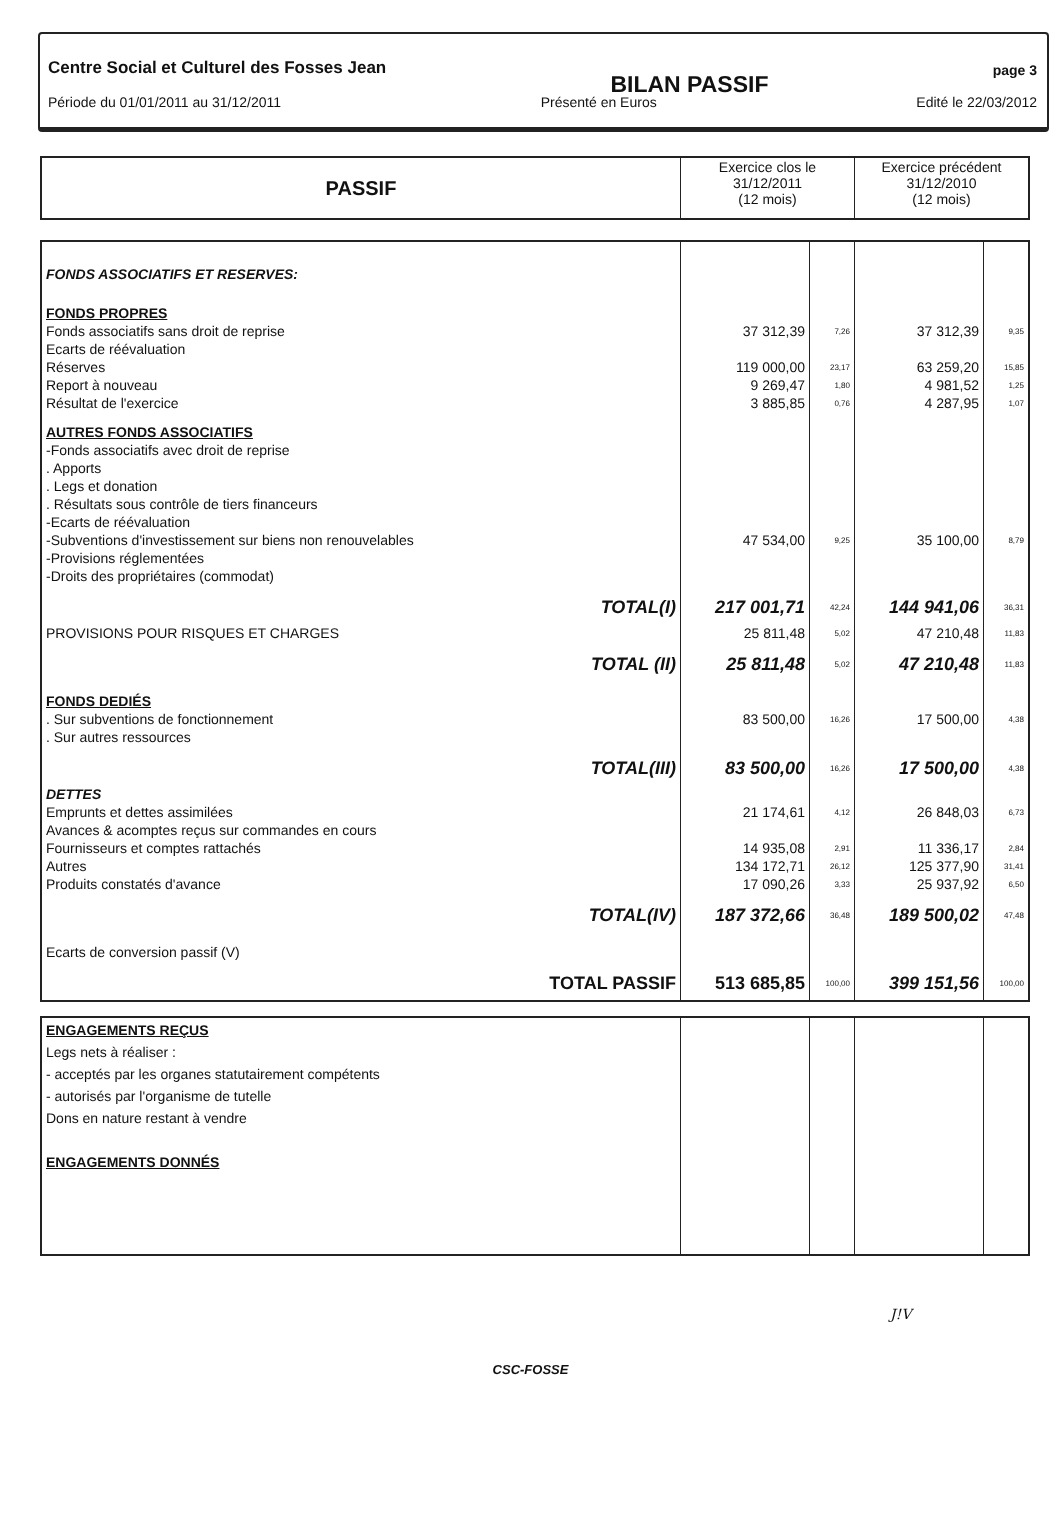Centre Social et Culturel des Fosses Jean BILAN PASSIF page 3
Période du 01/01/2011 au 31/12/2011 Présenté en Euros Edité le 22/03/2012
| PASSIF | Exercice clos le 31/12/2011 (12 mois) | Exercice précédent 31/12/2010 (12 mois) |
| --- | --- | --- |
| FONDS ASSOCIATIFS ET RESERVES: | | | | |
| FONDS PROPRES | | | | |
| Fonds associatifs sans droit de reprise | 37 312,39 | 7,26 | 37 312,39 | 9,35 |
| Ecarts de réévaluation | | | | |
| Réserves | 119 000,00 | 23,17 | 63 259,20 | 15,85 |
| Report à nouveau | 9 269,47 | 1,80 | 4 981,52 | 1,25 |
| Résultat de l'exercice | 3 885,85 | 0,76 | 4 287,95 | 1,07 |
| AUTRES FONDS ASSOCIATIFS | | | | |
| -Fonds associatifs avec droit de reprise | | | | |
| . Apports | | | | |
| . Legs et donation | | | | |
| . Résultats sous contrôle de tiers financeurs | | | | |
| -Ecarts de réévaluation | | | | |
| -Subventions d'investissement sur biens non renouvelables | 47 534,00 | 9,25 | 35 100,00 | 8,79 |
| -Provisions réglementées | | | | |
| -Droits des propriétaires (commodat) | | | | |
| TOTAL(I) | 217 001,71 | 42,24 | 144 941,06 | 36,31 |
| PROVISIONS POUR RISQUES ET CHARGES | 25 811,48 | 5,02 | 47 210,48 | 11,83 |
| TOTAL (II) | 25 811,48 | 5,02 | 47 210,48 | 11,83 |
| FONDS DEDIÉS | | | | |
| . Sur subventions de fonctionnement | 83 500,00 | 16,26 | 17 500,00 | 4,38 |
| . Sur autres ressources | | | | |
| TOTAL(III) | 83 500,00 | 16,26 | 17 500,00 | 4,38 |
| DETTES | | | | |
| Emprunts et dettes assimilées | 21 174,61 | 4,12 | 26 848,03 | 6,73 |
| Avances & acomptes reçus sur commandes en cours | | | | |
| Fournisseurs et comptes rattachés | 14 935,08 | 2,91 | 11 336,17 | 2,84 |
| Autres | 134 172,71 | 26,12 | 125 377,90 | 31,41 |
| Produits constatés d'avance | 17 090,26 | 3,33 | 25 937,92 | 6,50 |
| TOTAL(IV) | 187 372,66 | 36,48 | 189 500,02 | 47,48 |
| Ecarts de conversion passif (V) | | | | |
| TOTAL PASSIF | 513 685,85 | 100,00 | 399 151,56 | 100,00 |
| ENGAGEMENTS REÇUS Legs nets à réaliser : - acceptés par les organes statutairement compétents - autorisés par l'organisme de tutelle Dons en nature restant à vendre ENGAGEMENTS DONNÉS | | | | |
J!V
CSC-FOSSE